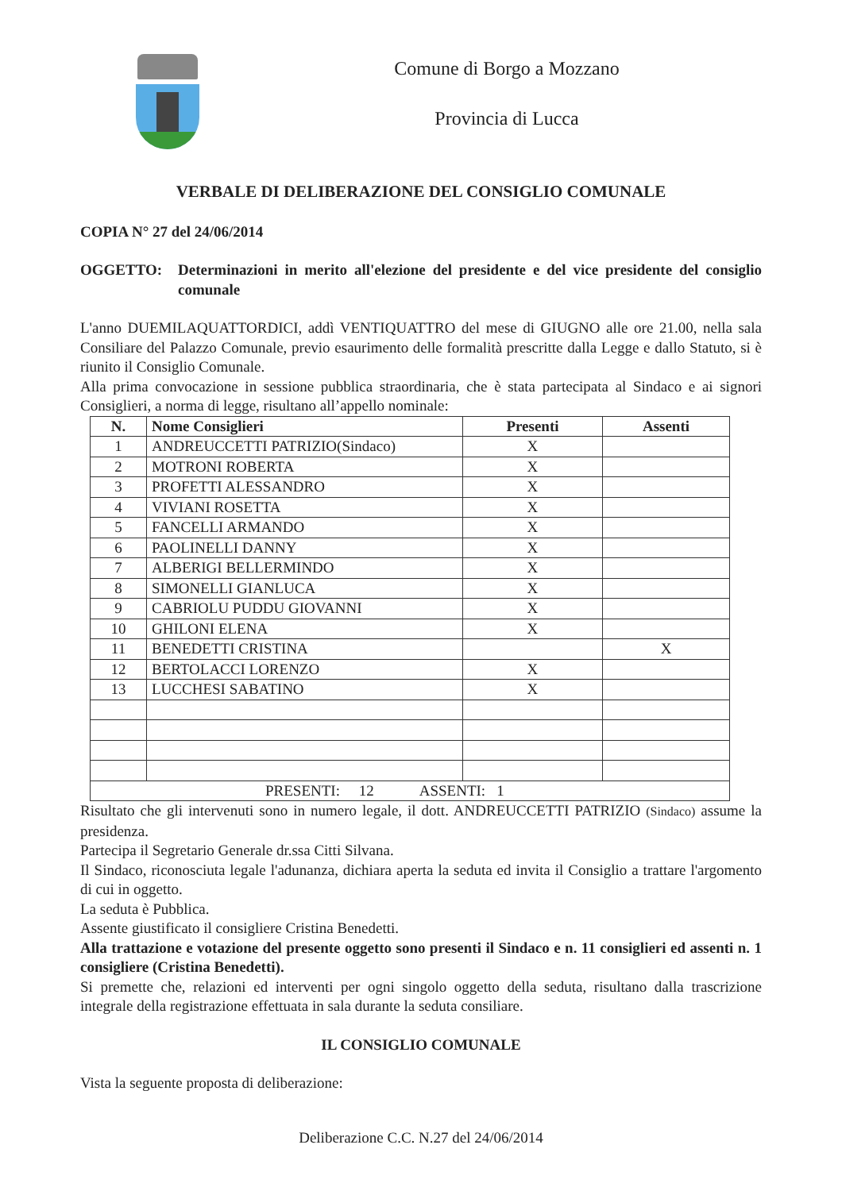Comune di Borgo a Mozzano
Provincia di Lucca
VERBALE DI DELIBERAZIONE DEL CONSIGLIO COMUNALE
COPIA N° 27 del 24/06/2014
OGGETTO: Determinazioni in merito all'elezione del presidente e del vice presidente del consiglio comunale
L'anno DUEMILAQUATTORDICI, addì VENTIQUATTRO del mese di GIUGNO alle ore 21.00, nella sala Consiliare del Palazzo Comunale, previo esaurimento delle formalità prescritte dalla Legge e dallo Statuto, si è riunito il Consiglio Comunale.
Alla prima convocazione in sessione pubblica straordinaria, che è stata partecipata al Sindaco e ai signori Consiglieri, a norma di legge, risultano all’appello nominale:
| N. | Nome Consiglieri | Presenti | Assenti |
| --- | --- | --- | --- |
| 1 | ANDREUCCETTI PATRIZIO(Sindaco) | X | |
| 2 | MOTRONI ROBERTA | X | |
| 3 | PROFETTI ALESSANDRO | X | |
| 4 | VIVIANI ROSETTA | X | |
| 5 | FANCELLI ARMANDO | X | |
| 6 | PAOLINELLI DANNY | X | |
| 7 | ALBERIGI BELLERMINDO | X | |
| 8 | SIMONELLI GIANLUCA | X | |
| 9 | CABRIOLU PUDDU GIOVANNI | X | |
| 10 | GHILONI ELENA | X | |
| 11 | BENEDETTI CRISTINA | | X |
| 12 | BERTOLACCI LORENZO | X | |
| 13 | LUCCHESI SABATINO | X | |
| PRESENTI: 12 ASSENTI: 1 | | | |
Risultato che gli intervenuti sono in numero legale, il dott. ANDREUCCETTI PATRIZIO (Sindaco) assume la presidenza.
Partecipa il Segretario Generale dr.ssa Citti Silvana.
Il Sindaco, riconosciuta legale l'adunanza, dichiara aperta la seduta ed invita il Consiglio a trattare l'argomento di cui in oggetto.
La seduta è Pubblica.
Assente giustificato il consigliere Cristina Benedetti.
Alla trattazione e votazione del presente oggetto sono presenti il Sindaco e n. 11 consiglieri ed assenti n. 1 consigliere (Cristina Benedetti).
Si premette che, relazioni ed interventi per ogni singolo oggetto della seduta, risultano dalla trascrizione integrale della registrazione effettuata in sala durante la seduta consiliare.
IL CONSIGLIO COMUNALE
Vista la seguente proposta di deliberazione:
Deliberazione C.C. N.27 del 24/06/2014